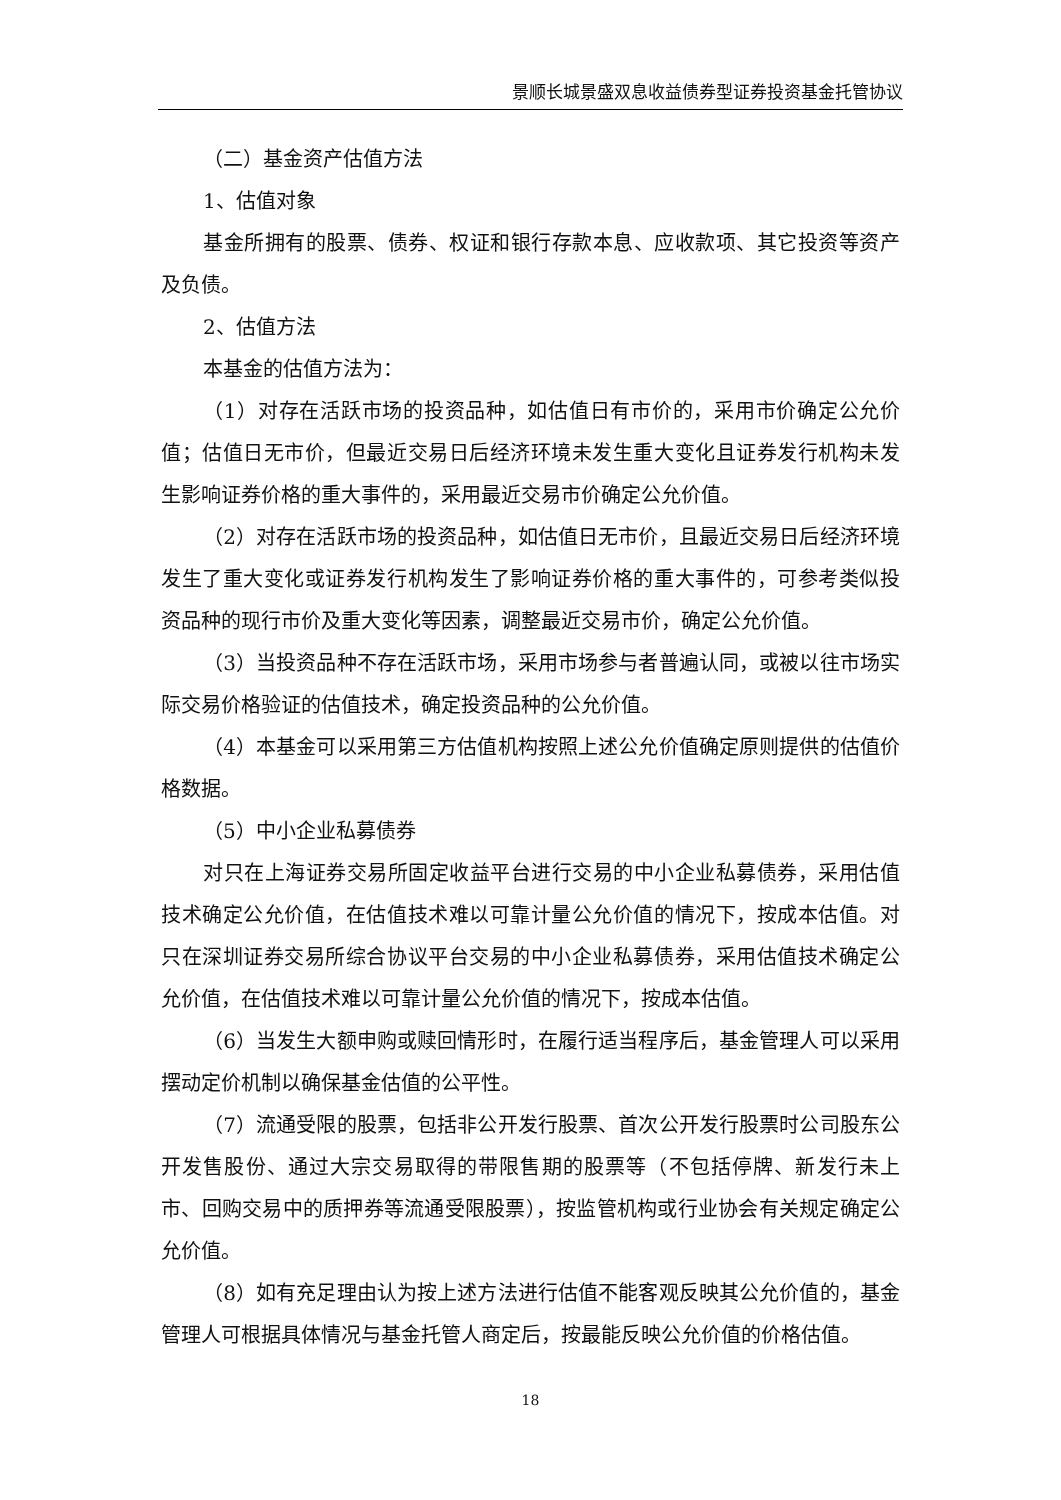景顺长城景盛双息收益债券型证券投资基金托管协议
（二）基金资产估值方法
1、估值对象
基金所拥有的股票、债券、权证和银行存款本息、应收款项、其它投资等资产及负债。
2、估值方法
本基金的估值方法为：
（1）对存在活跃市场的投资品种，如估值日有市价的，采用市价确定公允价值；估值日无市价，但最近交易日后经济环境未发生重大变化且证券发行机构未发生影响证券价格的重大事件的，采用最近交易市价确定公允价值。
（2）对存在活跃市场的投资品种，如估值日无市价，且最近交易日后经济环境发生了重大变化或证券发行机构发生了影响证券价格的重大事件的，可参考类似投资品种的现行市价及重大变化等因素，调整最近交易市价，确定公允价值。
（3）当投资品种不存在活跃市场，采用市场参与者普遍认同，或被以往市场实际交易价格验证的估值技术，确定投资品种的公允价值。
（4）本基金可以采用第三方估值机构按照上述公允价值确定原则提供的估值价格数据。
（5）中小企业私募债券
对只在上海证券交易所固定收益平台进行交易的中小企业私募债券，采用估值技术确定公允价值，在估值技术难以可靠计量公允价值的情况下，按成本估值。对只在深圳证券交易所综合协议平台交易的中小企业私募债券，采用估值技术确定公允价值，在估值技术难以可靠计量公允价值的情况下，按成本估值。
（6）当发生大额申购或赎回情形时，在履行适当程序后，基金管理人可以采用摆动定价机制以确保基金估值的公平性。
（7）流通受限的股票，包括非公开发行股票、首次公开发行股票时公司股东公开发售股份、通过大宗交易取得的带限售期的股票等（不包括停牌、新发行未上市、回购交易中的质押券等流通受限股票），按监管机构或行业协会有关规定确定公允价值。
（8）如有充足理由认为按上述方法进行估值不能客观反映其公允价值的，基金管理人可根据具体情况与基金托管人商定后，按最能反映公允价值的价格估值。
18